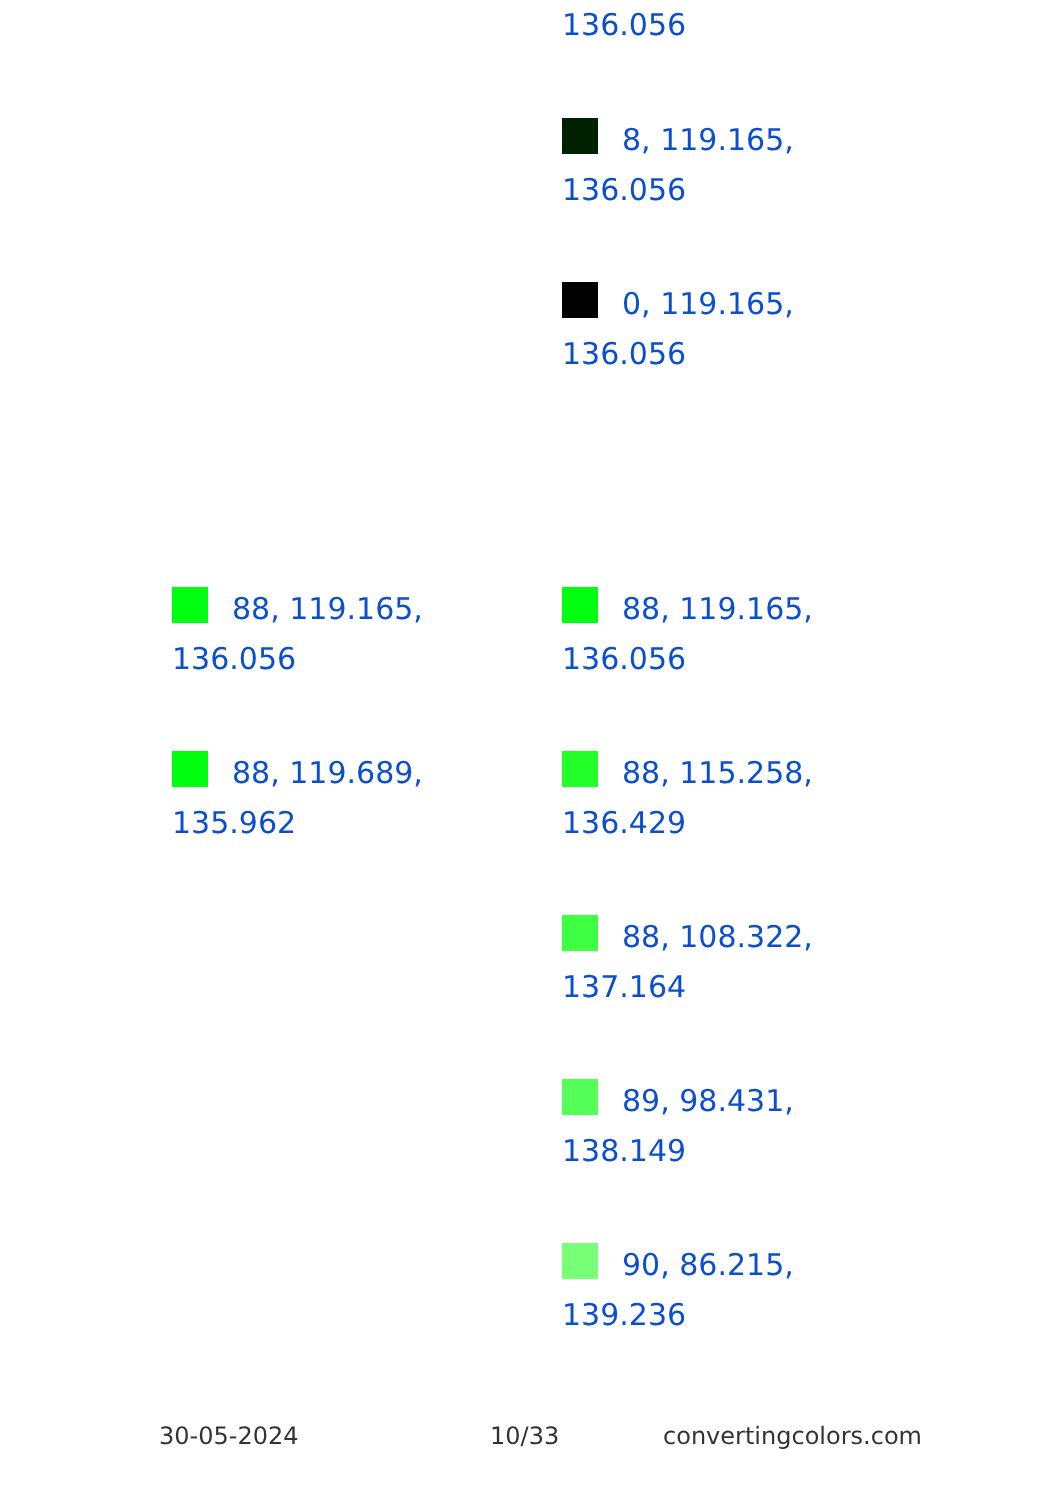136.056
8, 119.165, 136.056
0, 119.165, 136.056
88, 119.165, 136.056
88, 119.165, 136.056
88, 119.689, 135.962
88, 115.258, 136.429
88, 108.322, 137.164
89, 98.431, 138.149
90, 86.215, 139.236
30-05-2024 10/33 convertingcolors.com